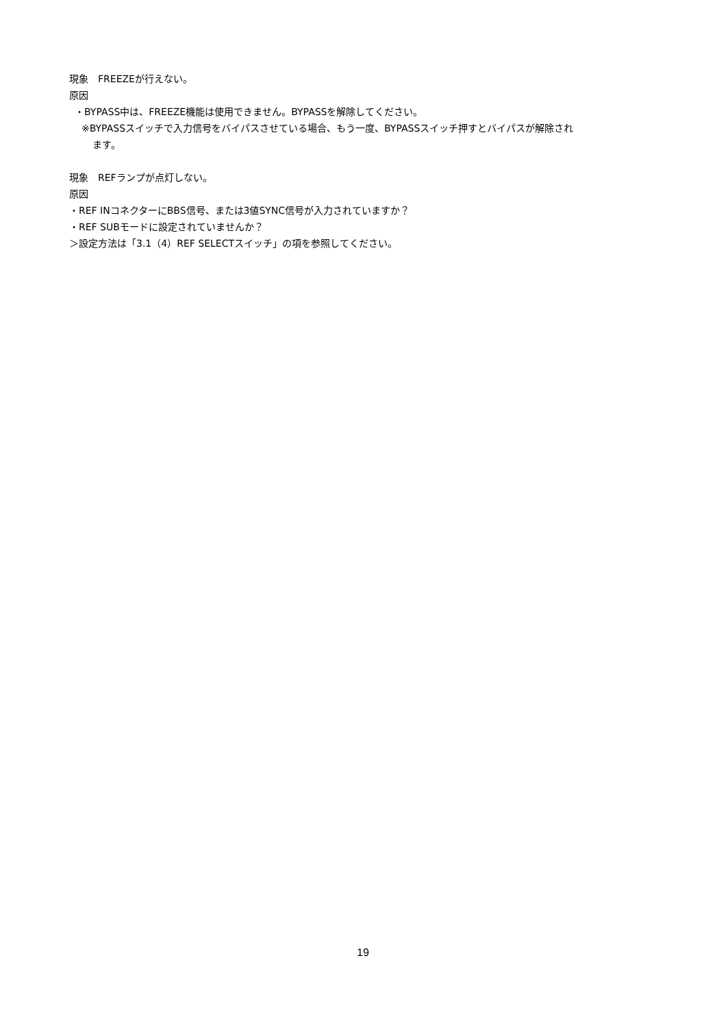現象　FREEZEが行えない。
原因
・BYPASS中は、FREEZE機能は使用できません。BYPASSを解除してください。
※BYPASSスイッチで入力信号をバイパスさせている場合、もう一度、BYPASSスイッチ押すとバイパスが解除され
ます。
現象　REFランプが点灯しない。
原因
・REF INコネクターにBBS信号、または3値SYNC信号が入力されていますか？
・REF SUBモードに設定されていませんか？
＞設定方法は「3.1（4）REF SELECTスイッチ」の項を参照してください。
19